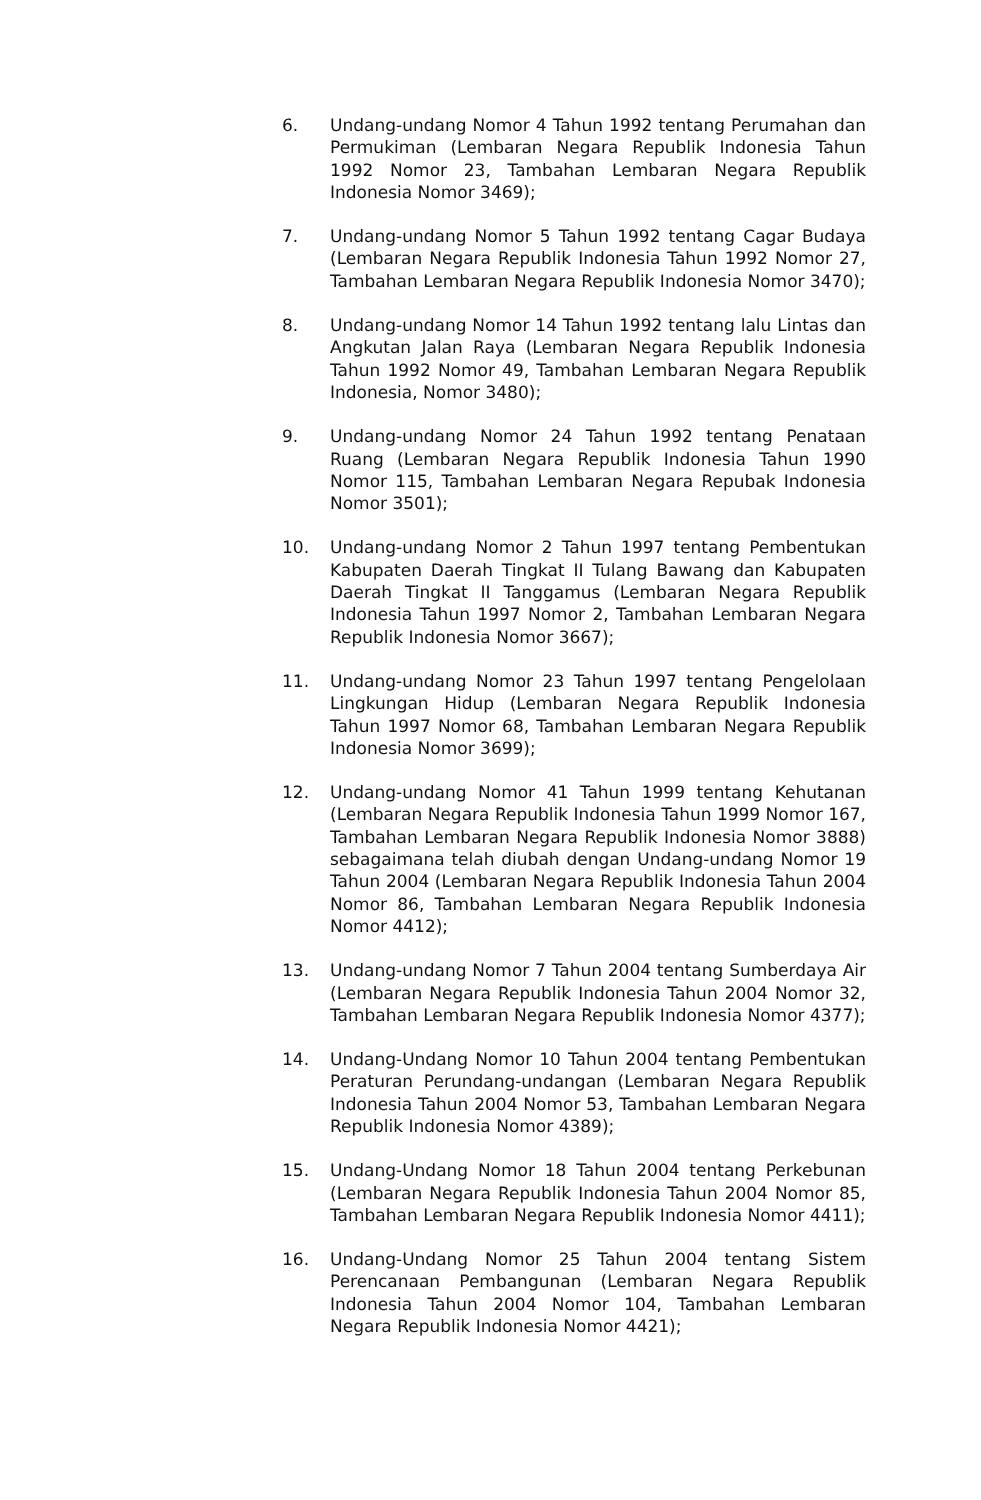6. Undang-undang Nomor 4 Tahun 1992 tentang Perumahan dan Permukiman (Lembaran Negara Republik Indonesia Tahun 1992 Nomor 23, Tambahan Lembaran Negara Republik Indonesia Nomor 3469);
7. Undang-undang Nomor 5 Tahun 1992 tentang Cagar Budaya (Lembaran Negara Republik Indonesia Tahun 1992 Nomor 27, Tambahan Lembaran Negara Republik Indonesia Nomor 3470);
8. Undang-undang Nomor 14 Tahun 1992 tentang lalu Lintas dan Angkutan Jalan Raya (Lembaran Negara Republik Indonesia Tahun 1992 Nomor 49, Tambahan Lembaran Negara Republik Indonesia, Nomor 3480);
9. Undang-undang Nomor 24 Tahun 1992 tentang Penataan Ruang (Lembaran Negara Republik Indonesia Tahun 1990 Nomor 115, Tambahan Lembaran Negara Repubak Indonesia Nomor 3501);
10. Undang-undang Nomor 2 Tahun 1997 tentang Pembentukan Kabupaten Daerah Tingkat II Tulang Bawang dan Kabupaten Daerah Tingkat II Tanggamus (Lembaran Negara Republik Indonesia Tahun 1997 Nomor 2, Tambahan Lembaran Negara Republik Indonesia Nomor 3667);
11. Undang-undang Nomor 23 Tahun 1997 tentang Pengelolaan Lingkungan Hidup (Lembaran Negara Republik Indonesia Tahun 1997 Nomor 68, Tambahan Lembaran Negara Republik Indonesia Nomor 3699);
12. Undang-undang Nomor 41 Tahun 1999 tentang Kehutanan (Lembaran Negara Republik Indonesia Tahun 1999 Nomor 167, Tambahan Lembaran Negara Republik Indonesia Nomor 3888) sebagaimana telah diubah dengan Undang-undang Nomor 19 Tahun 2004 (Lembaran Negara Republik Indonesia Tahun 2004 Nomor 86, Tambahan Lembaran Negara Republik Indonesia Nomor 4412);
13. Undang-undang Nomor 7 Tahun 2004 tentang Sumberdaya Air (Lembaran Negara Republik Indonesia Tahun 2004 Nomor 32, Tambahan Lembaran Negara Republik Indonesia Nomor 4377);
14. Undang-Undang Nomor 10 Tahun 2004 tentang Pembentukan Peraturan Perundang-undangan (Lembaran Negara Republik Indonesia Tahun 2004 Nomor 53, Tambahan Lembaran Negara Republik Indonesia Nomor 4389);
15. Undang-Undang Nomor 18 Tahun 2004 tentang Perkebunan (Lembaran Negara Republik Indonesia Tahun 2004 Nomor 85, Tambahan Lembaran Negara Republik Indonesia Nomor 4411);
16. Undang-Undang Nomor 25 Tahun 2004 tentang Sistem Perencanaan Pembangunan (Lembaran Negara Republik Indonesia Tahun 2004 Nomor 104, Tambahan Lembaran Negara Republik Indonesia Nomor 4421);